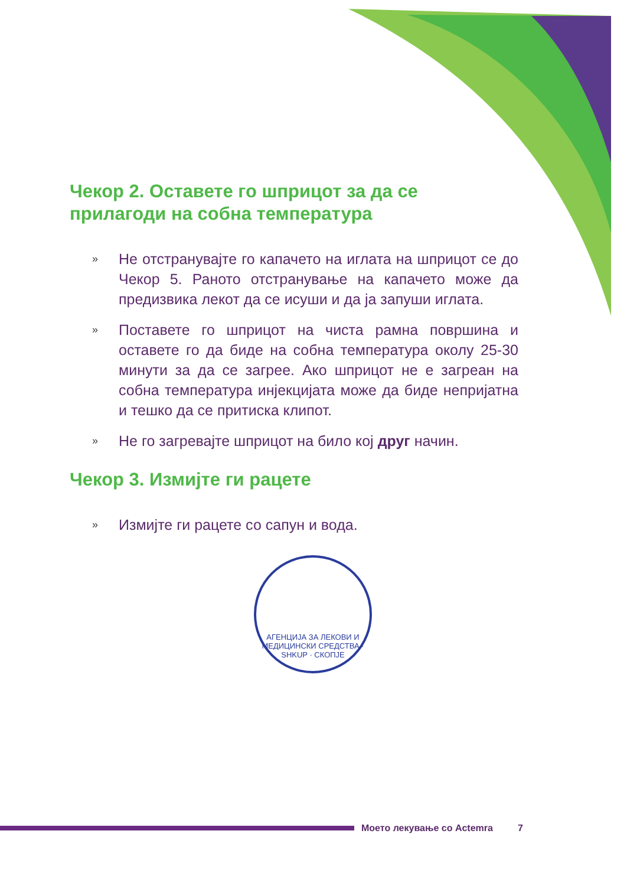Чекор 2. Оставете го шприцот за да се прилагоди на собна температура
» Не отстранувајте го капачето на иглата на шприцот се до Чекор 5. Раното отстранување на капачето може да предизвика лекот да се исуши и да ја запуши иглата.
» Поставете го шприцот на чиста рамна површина и оставете го да биде на собна температура околу 25-30 минути за да се загрее. Ако шприцот не е загреан на собна температура инјекцијата може да биде непријатна и тешко да се притиска клипот.
» Не го загревајте шприцот на било кој друг начин.
Чекор 3. Измијте ги рацете
» Измијте ги рацете со сапун и вода.
АГЕНЦИЈА ЗА ЛЕКОВИ И МЕДИЦИНСКИ СРЕДСТВА · SHKUP · СКОПЈЕ
Моето лекување со Actemra 7